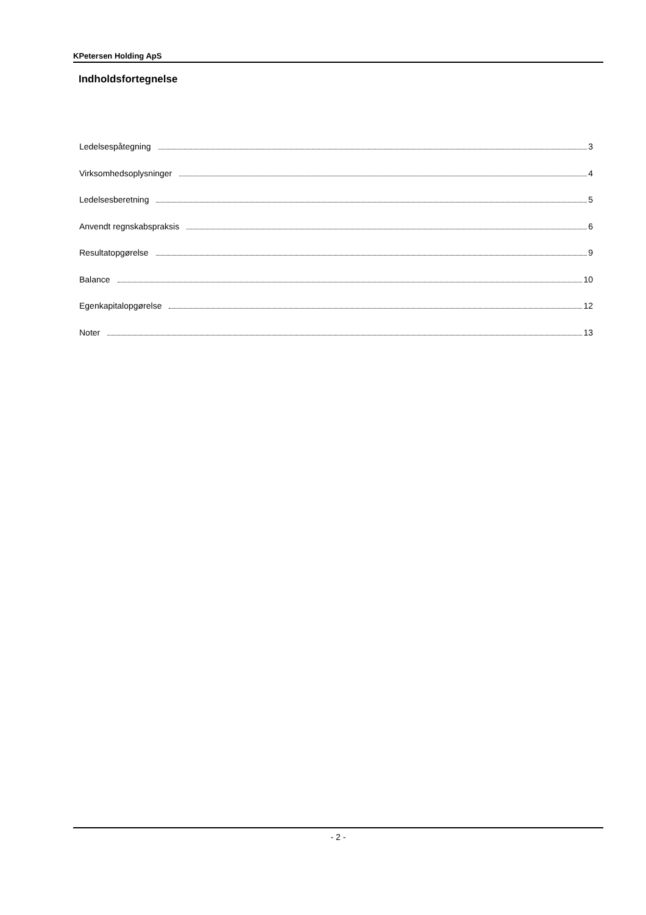KPetersen Holding ApS
Indholdsfortegnelse
Ledelsespåtegning 3
Virksomhedsoplysninger 4
Ledelsesberetning 5
Anvendt regnskabspraksis 6
Resultatopgørelse 9
Balance 10
Egenkapitalopgørelse 12
Noter 13
- 2 -